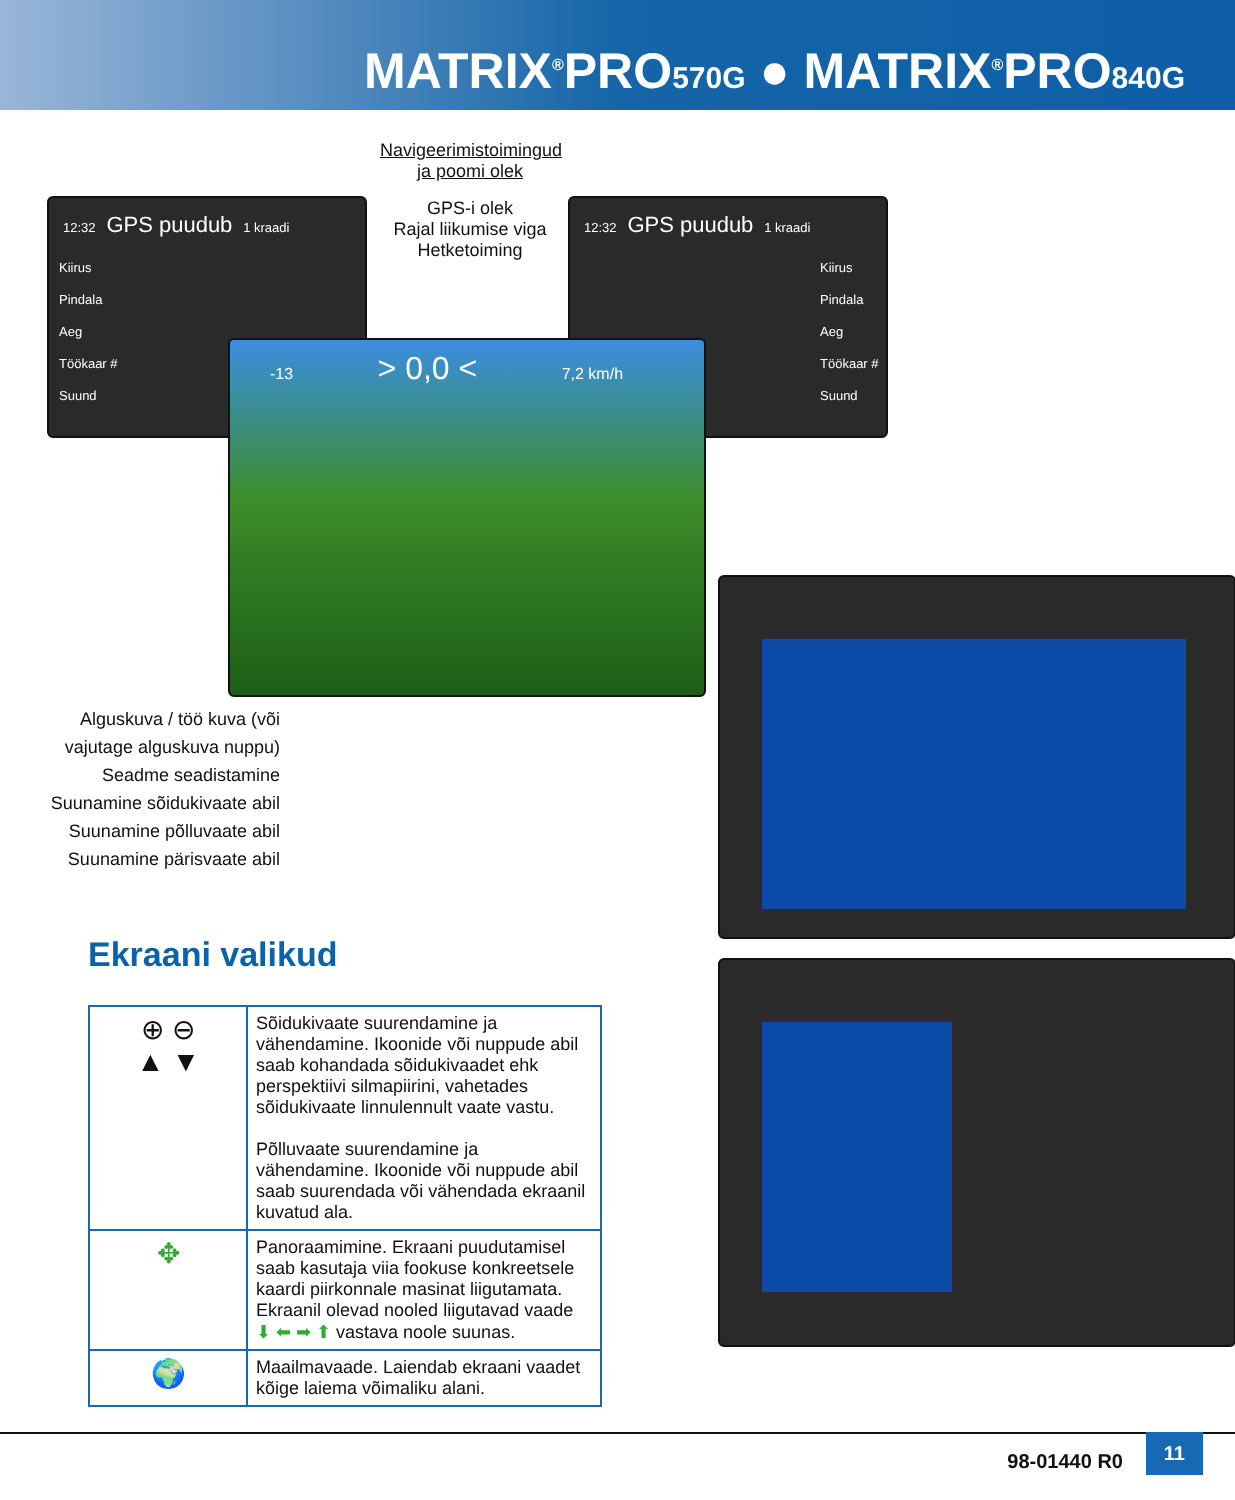MATRIX<sup>®</sup>PRO570G ● MATRIX<sup>®</sup>PRO840G
Navigeerimistoimingud ja poomi olek
GPS-i olek
Rajal liikumise viga
Hetketoiming
12:32 GPS puudub 1 kraadi
Kiirus
Pindala
Aeg
Töökaar #
Suund
12:32 GPS puudub 1 kraadi
Kiirus
Pindala
Aeg
Töökaar #
Suund
-13 > 0,0 < 7,2 km/h
Alguskuva / töö kuva (või vajutage alguskuva nuppu)
Seadme seadistamine
Suunamine sõidukivaate abil
Suunamine põlluvaate abil
Suunamine pärisvaate abil
Ekraani valikud
| ⊕ ⊖ ▲ ▼ | Sõidukivaate suurendamine ja vähendamine. Ikoonide või nuppude abil saab kohandada sõidukivaadet ehk perspektiivi silmapiirini, vahetades sõidukivaate linnulennult vaate vastu. Põlluvaate suurendamine ja vähendamine. Ikoonide või nuppude abil saab suurendada või vähendada ekraanil kuvatud ala. |
| ✥ | Panoraamimine. Ekraani puudutamisel saab kasutaja viia fookuse konkreetsele kaardi piirkonnale masinat liigutamata. Ekraanil olevad nooled liigutavad vaade ⬇ ⬅ ➡ ⬆ vastava noole suunas. |
| 🌍 | Maailmavaade. Laiendab ekraani vaadet kõige laiema võimaliku alani. |
98-01440 R0
11